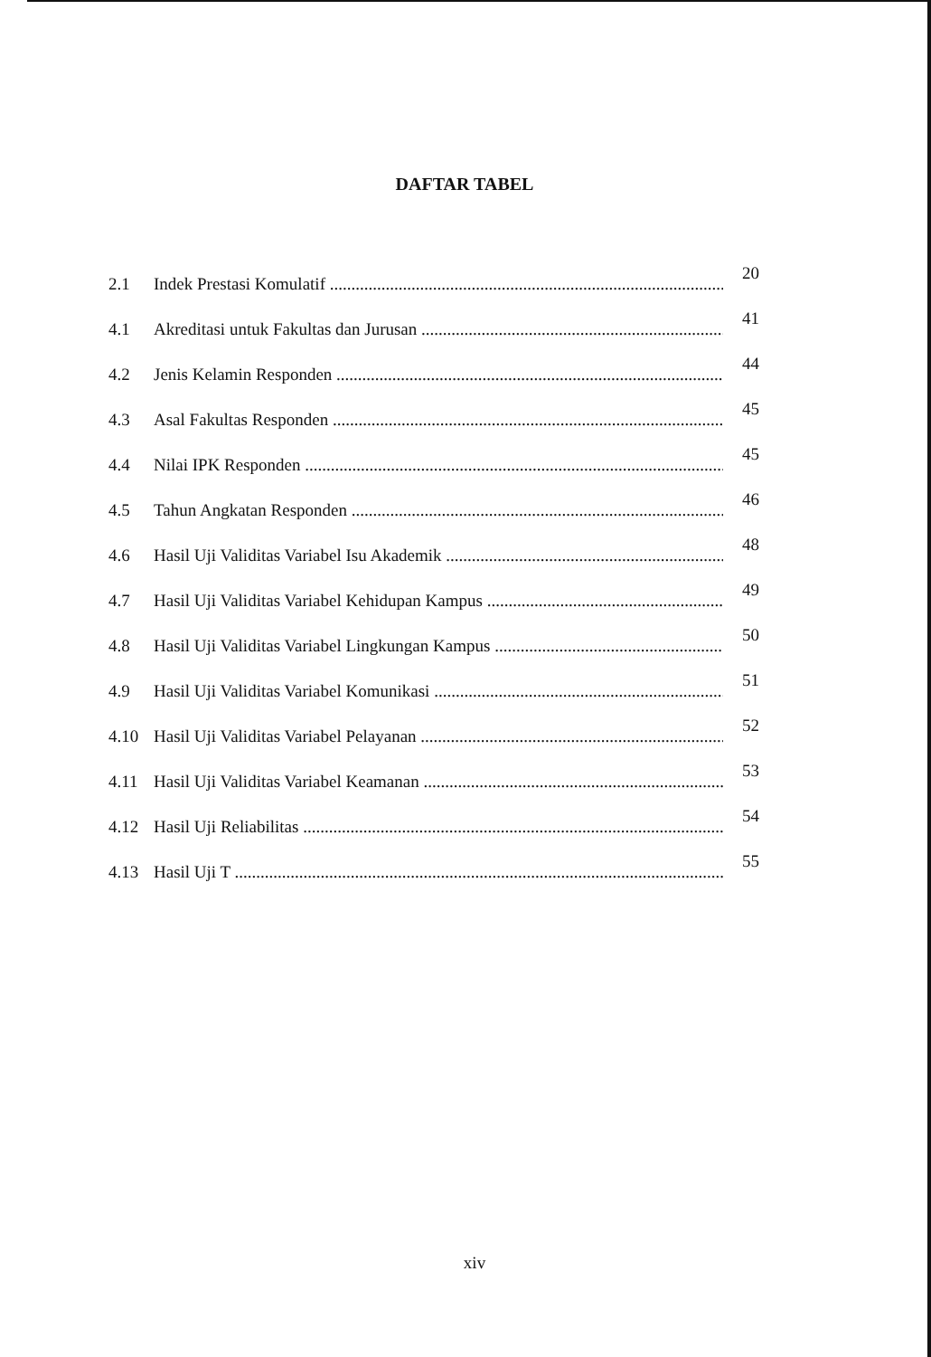DAFTAR TABEL
2.1 Indek Prestasi Komulatif 20
4.1 Akreditasi untuk Fakultas dan Jurusan 41
4.2 Jenis Kelamin Responden 44
4.3 Asal Fakultas Responden 45
4.4 Nilai IPK Responden 45
4.5 Tahun Angkatan Responden 46
4.6 Hasil Uji Validitas Variabel Isu Akademik 48
4.7 Hasil Uji Validitas Variabel Kehidupan Kampus 49
4.8 Hasil Uji Validitas Variabel Lingkungan Kampus 50
4.9 Hasil Uji Validitas Variabel Komunikasi 51
4.10 Hasil Uji Validitas Variabel Pelayanan 52
4.11 Hasil Uji Validitas Variabel Keamanan 53
4.12 Hasil Uji Reliabilitas 54
4.13 Hasil Uji T 55
xiv